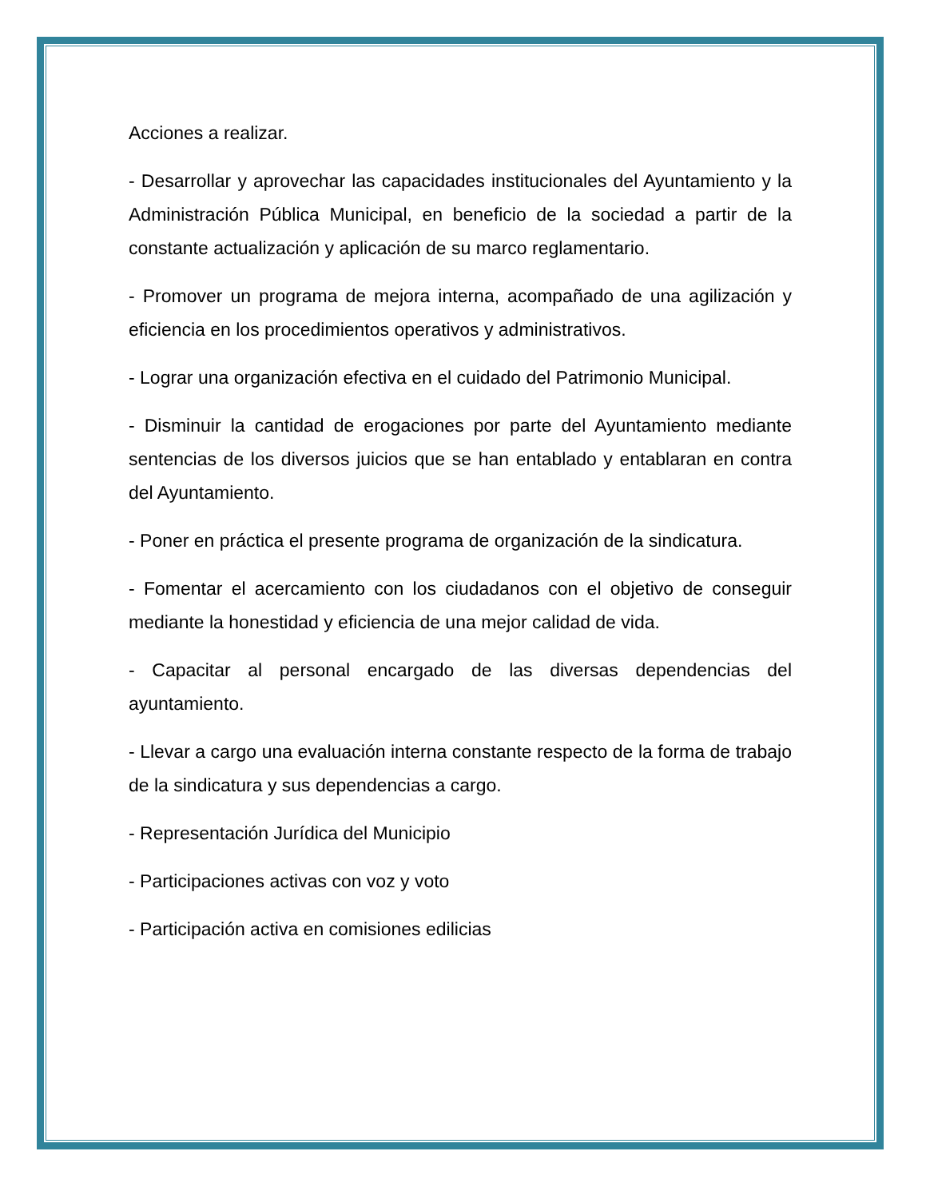Acciones a realizar.
- Desarrollar y aprovechar las capacidades institucionales del Ayuntamiento y la Administración Pública Municipal, en beneficio de la sociedad a partir de la constante actualización y aplicación de su marco reglamentario.
- Promover un programa de mejora interna, acompañado de una agilización y eficiencia en los procedimientos operativos y administrativos.
- Lograr una organización efectiva en el cuidado del Patrimonio Municipal.
- Disminuir la cantidad de erogaciones por parte del Ayuntamiento mediante sentencias de los diversos juicios que se han entablado y entablaran en contra del Ayuntamiento.
- Poner en práctica el presente programa de organización de la sindicatura.
- Fomentar el acercamiento con los ciudadanos con el objetivo de conseguir mediante la honestidad y eficiencia de una mejor calidad de vida.
- Capacitar al personal encargado de las diversas dependencias del ayuntamiento.
- Llevar a cargo una evaluación interna constante respecto de la forma de trabajo de la sindicatura y sus dependencias a cargo.
- Representación Jurídica del Municipio
- Participaciones activas con voz y voto
- Participación activa en comisiones edilicias